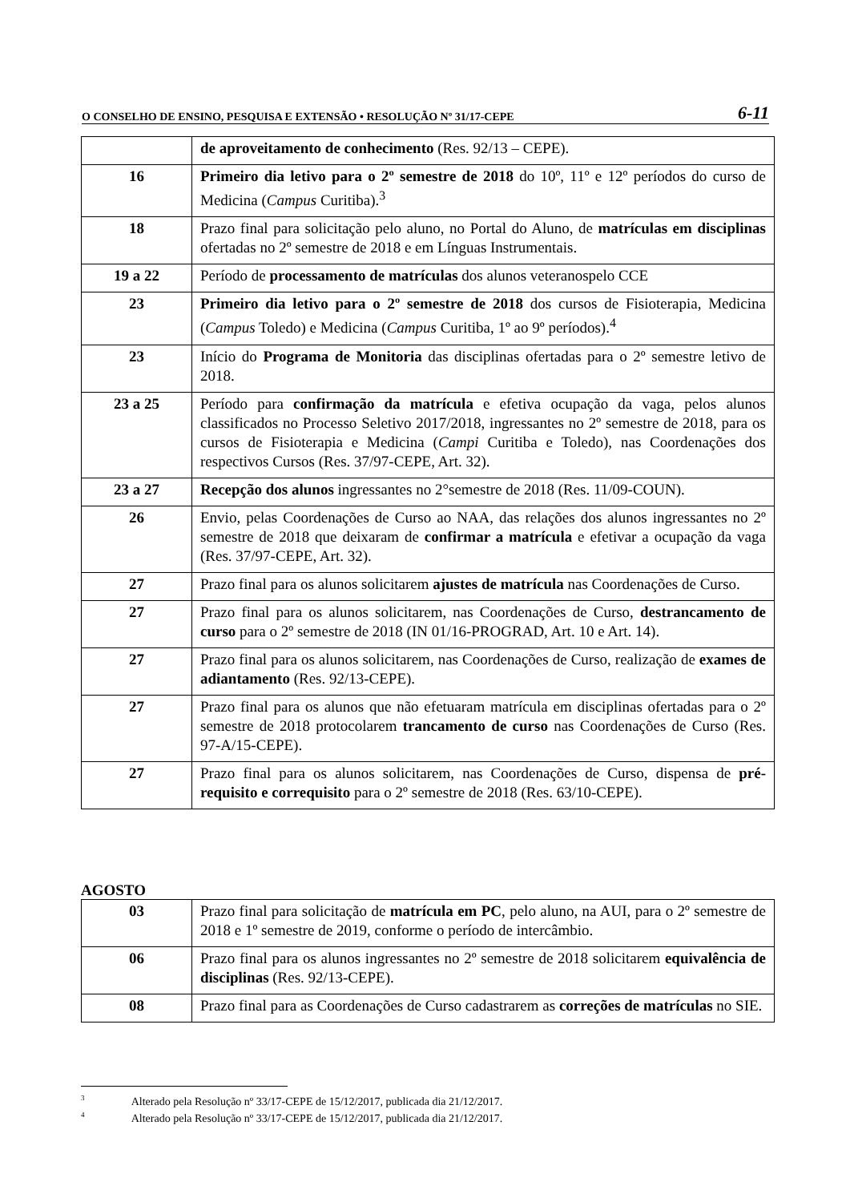O CONSELHO DE ENSINO, PESQUISA E EXTENSÃO • RESOLUÇÃO Nº 31/17-CEPE 6-11
| | de aproveitamento de conhecimento (Res. 92/13 – CEPE). |
| 16 | Primeiro dia letivo para o 2º semestre de 2018 do 10º, 11º e 12º períodos do curso de Medicina ( Campus Curitiba).<sup>3</sup> |
| 18 | Prazo final para solicitação pelo aluno, no Portal do Aluno, de matrículas em disciplinas ofertadas no 2º semestre de 2018 e em Línguas Instrumentais. |
| 19 a 22 | Período de processamento de matrículas dos alunos veteranospelo CCE |
| 23 | Primeiro dia letivo para o 2º semestre de 2018 dos cursos de Fisioterapia, Medicina ( Campus Toledo) e Medicina ( Campus Curitiba, 1º ao 9º períodos).<sup>4</sup> |
| 23 | Início do Programa de Monitoria das disciplinas ofertadas para o 2º semestre letivo de 2018. |
| 23 a 25 | Período para confirmação da matrícula e efetiva ocupação da vaga, pelos alunos classificados no Processo Seletivo 2017/2018, ingressantes no 2º semestre de 2018, para os cursos de Fisioterapia e Medicina ( Campi Curitiba e Toledo), nas Coordenações dos respectivos Cursos (Res. 37/97-CEPE, Art. 32). |
| 23 a 27 | Recepção dos alunos ingressantes no 2°semestre de 2018 (Res. 11/09-COUN). |
| 26 | Envio, pelas Coordenações de Curso ao NAA, das relações dos alunos ingressantes no 2º semestre de 2018 que deixaram de confirmar a matrícula e efetivar a ocupação da vaga (Res. 37/97-CEPE, Art. 32). |
| 27 | Prazo final para os alunos solicitarem ajustes de matrícula nas Coordenações de Curso. |
| 27 | Prazo final para os alunos solicitarem, nas Coordenações de Curso, destrancamento de curso para o 2º semestre de 2018 (IN 01/16-PROGRAD, Art. 10 e Art. 14). |
| 27 | Prazo final para os alunos solicitarem, nas Coordenações de Curso, realização de exames de adiantamento (Res. 92/13-CEPE). |
| 27 | Prazo final para os alunos que não efetuaram matrícula em disciplinas ofertadas para o 2º semestre de 2018 protocolarem trancamento de curso nas Coordenações de Curso (Res. 97-A/15-CEPE). |
| 27 | Prazo final para os alunos solicitarem, nas Coordenações de Curso, dispensa de pré-requisito e correquisito para o 2º semestre de 2018 (Res. 63/10-CEPE). |
AGOSTO
| 03 | Prazo final para solicitação de matrícula em PC , pelo aluno, na AUI, para o 2º semestre de 2018 e 1º semestre de 2019, conforme o período de intercâmbio. |
| 06 | Prazo final para os alunos ingressantes no 2º semestre de 2018 solicitarem equivalência de disciplinas (Res. 92/13-CEPE). |
| 08 | Prazo final para as Coordenações de Curso cadastrarem as correções de matrículas no SIE. |
<sup>3</sup> Alterado pela Resolução nº 33/17-CEPE de 15/12/2017, publicada dia 21/12/2017.
<sup>4</sup> Alterado pela Resolução nº 33/17-CEPE de 15/12/2017, publicada dia 21/12/2017.